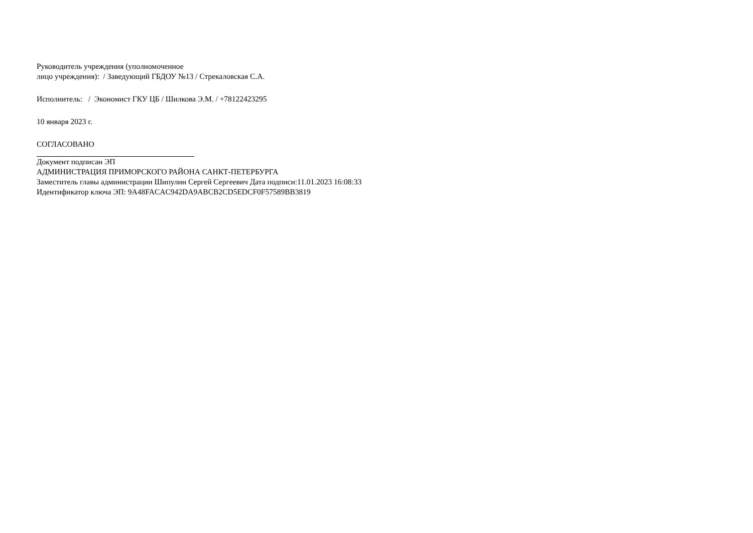Руководитель учреждения (уполномоченное
лицо учреждения): / Заведующий ГБДОУ №13 / Стрекаловская С.А.
Исполнитель: / Экономист ГКУ ЦБ / Шилкова Э.М. / +78122423295
10 января 2023 г.
СОГЛАСОВАНО
Документ подписан ЭП
АДМИНИСТРАЦИЯ ПРИМОРСКОГО РАЙОНА САНКТ-ПЕТЕРБУРГА
Заместитель главы администрации Шипулин Сергей Сергеевич Дата подписи:11.01.2023 16:08:33
Идентификатор ключа ЭП: 9A48FACAC942DA9ABCB2CD5EDCF0F57589BB3819